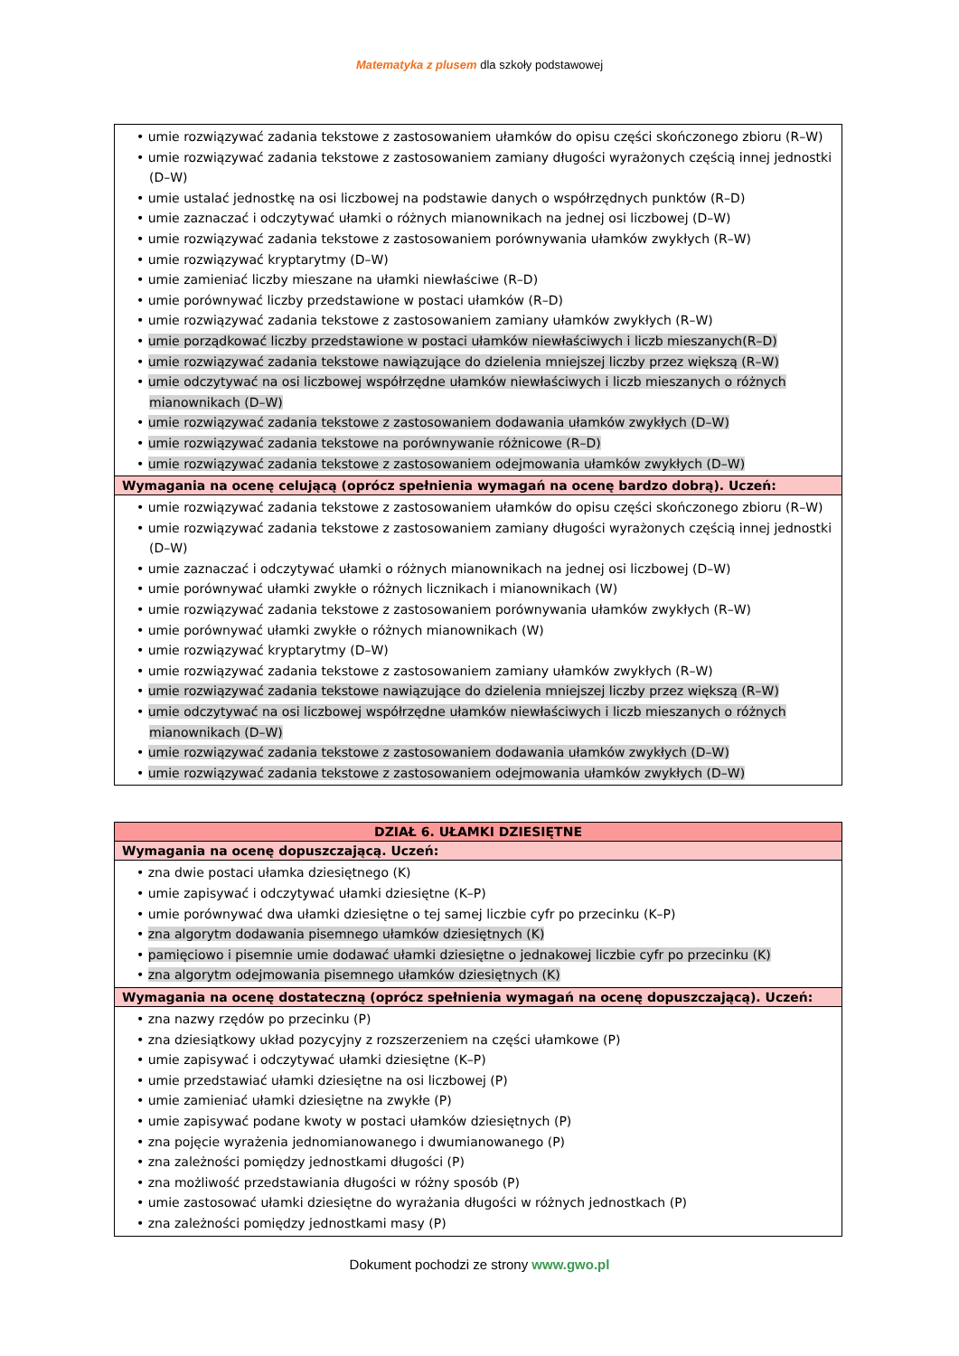Matematyka z plusem dla szkoły podstawowej
| • umie rozwiązywać zadania tekstowe z zastosowaniem ułamków do opisu części skończonego zbioru (R–W) • umie rozwiązywać zadania tekstowe z zastosowaniem zamiany długości wyrażonych częścią innej jednostki (D–W) • umie ustalać jednostkę na osi liczbowej na podstawie danych o współrzędnych punktów (R–D) • umie zaznaczać i odczytywać ułamki o różnych mianownikach na jednej osi liczbowej (D–W) • umie rozwiązywać zadania tekstowe z zastosowaniem porównywania ułamków zwykłych (R–W) • umie rozwiązywać kryptarytmy (D–W) • umie zamieniać liczby mieszane na ułamki niewłaściwe (R–D) • umie porównywać liczby przedstawione w postaci ułamków (R–D) • umie rozwiązywać zadania tekstowe z zastosowaniem zamiany ułamków zwykłych (R–W) • umie porządkować liczby przedstawione w postaci ułamków niewłaściwych i liczb mieszanych(R–D) • umie rozwiązywać zadania tekstowe nawiązujące do dzielenia mniejszej liczby przez większą (R–W) • umie odczytywać na osi liczbowej współrzędne ułamków niewłaściwych i liczb mieszanych o różnych mianownikach (D–W) • umie rozwiązywać zadania tekstowe z zastosowaniem dodawania ułamków zwykłych (D–W) • umie rozwiązywać zadania tekstowe na porównywanie różnicowe (R–D) • umie rozwiązywać zadania tekstowe z zastosowaniem odejmowania ułamków zwykłych (D–W) |
| Wymagania na ocenę celującą (oprócz spełnienia wymagań na ocenę bardzo dobrą). Uczeń: |
| • umie rozwiązywać zadania tekstowe z zastosowaniem ułamków do opisu części skończonego zbioru (R–W) • umie rozwiązywać zadania tekstowe z zastosowaniem zamiany długości wyrażonych częścią innej jednostki (D–W) • umie zaznaczać i odczytywać ułamki o różnych mianownikach na jednej osi liczbowej (D–W) • umie porównywać ułamki zwykłe o różnych licznikach i mianownikach (W) • umie rozwiązywać zadania tekstowe z zastosowaniem porównywania ułamków zwykłych (R–W) • umie porównywać ułamki zwykłe o różnych mianownikach (W) • umie rozwiązywać kryptarytmy (D–W) • umie rozwiązywać zadania tekstowe z zastosowaniem zamiany ułamków zwykłych (R–W) • umie rozwiązywać zadania tekstowe nawiązujące do dzielenia mniejszej liczby przez większą (R–W) • umie odczytywać na osi liczbowej współrzędne ułamków niewłaściwych i liczb mieszanych o różnych mianownikach (D–W) • umie rozwiązywać zadania tekstowe z zastosowaniem dodawania ułamków zwykłych (D–W) • umie rozwiązywać zadania tekstowe z zastosowaniem odejmowania ułamków zwykłych (D–W) |
| DZIAŁ 6. UŁAMKI DZIESIĘTNE |
| Wymagania na ocenę dopuszczającą. Uczeń: |
| • zna dwie postaci ułamka dziesiętnego (K) • umie zapisywać i odczytywać ułamki dziesiętne (K–P) • umie porównywać dwa ułamki dziesiętne o tej samej liczbie cyfr po przecinku (K–P) • zna algorytm dodawania pisemnego ułamków dziesiętnych (K) • pamięciowo i pisemnie umie dodawać ułamki dziesiętne o jednakowej liczbie cyfr po przecinku (K) • zna algorytm odejmowania pisemnego ułamków dziesiętnych (K) |
| Wymagania na ocenę dostateczną (oprócz spełnienia wymagań na ocenę dopuszczającą). Uczeń: |
| • zna nazwy rzędów po przecinku (P) • zna dziesiątkowy układ pozycyjny z rozszerzeniem na części ułamkowe (P) • umie zapisywać i odczytywać ułamki dziesiętne (K–P) • umie przedstawiać ułamki dziesiętne na osi liczbowej (P) • umie zamieniać ułamki dziesiętne na zwykłe (P) • umie zapisywać podane kwoty w postaci ułamków dziesiętnych (P) • zna pojęcie wyrażenia jednomianowanego i dwumianowanego (P) • zna zależności pomiędzy jednostkami długości (P) • zna możliwość przedstawiania długości w różny sposób (P) • umie zastosować ułamki dziesiętne do wyrażania długości w różnych jednostkach (P) • zna zależności pomiędzy jednostkami masy (P) |
Dokument pochodzi ze strony www.gwo.pl